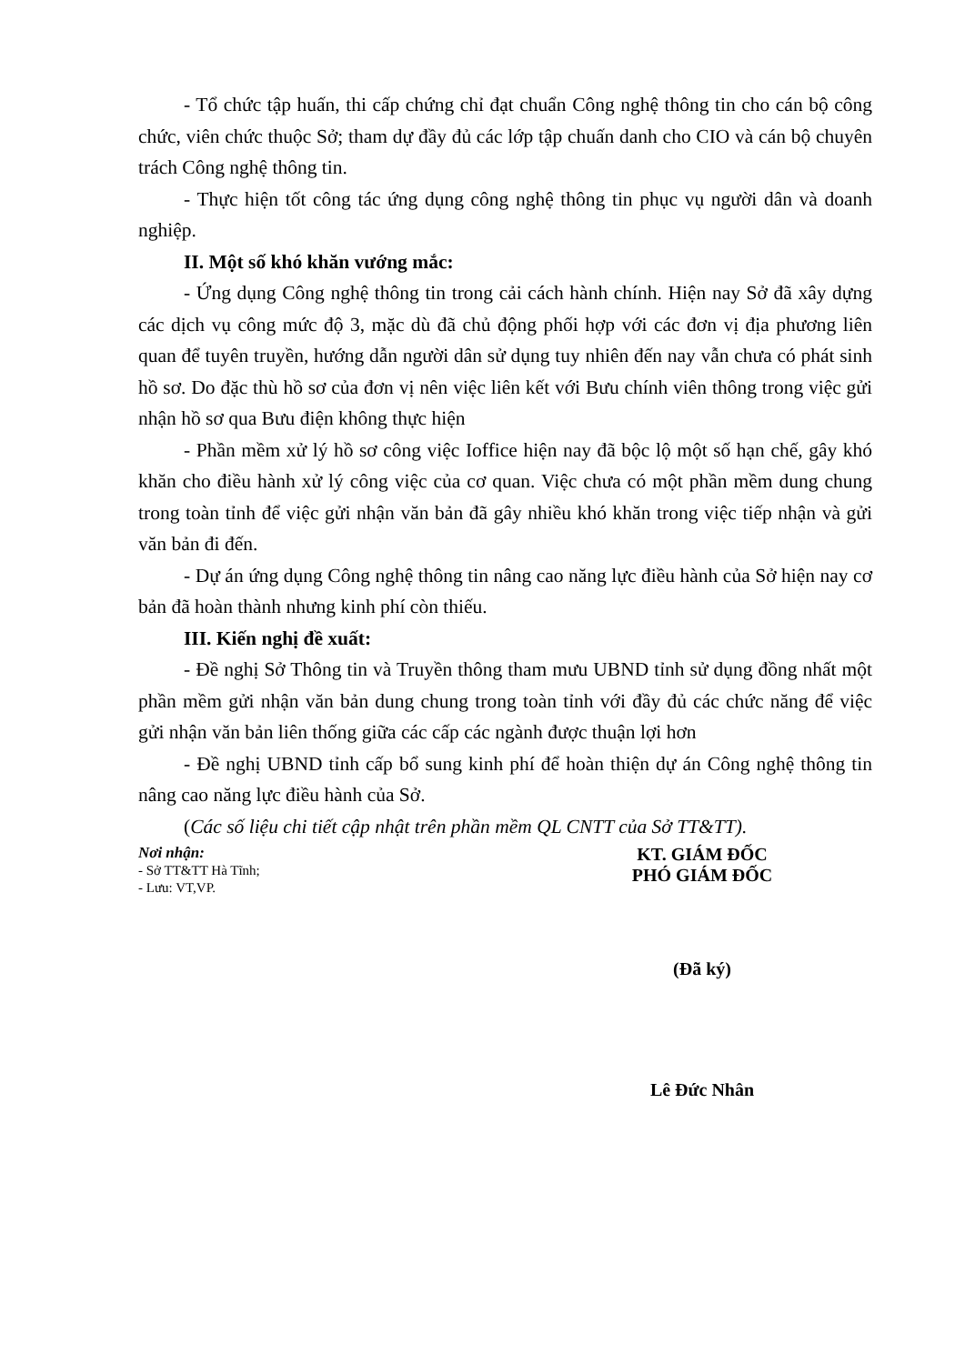- Tổ chức tập huấn, thi cấp chứng chỉ đạt chuẩn Công nghệ thông tin cho cán bộ công chức, viên chức thuộc Sở; tham dự đầy đủ các lớp tập chuấn danh cho CIO và cán bộ chuyên trách Công nghệ thông tin.
- Thực hiện tốt công tác ứng dụng công nghệ thông tin phục vụ người dân và doanh nghiệp.
II. Một số khó khăn vướng mắc:
- Ứng dụng Công nghệ thông tin trong cải cách hành chính. Hiện nay Sở đã xây dựng các dịch vụ công mức độ 3, mặc dù đã chủ động phối hợp với các đơn vị địa phương liên quan để tuyên truyền, hướng dẫn người dân sử dụng tuy nhiên đến nay vẫn chưa có phát sinh hồ sơ. Do đặc thù hồ sơ của đơn vị nên việc liên kết với Bưu chính viên thông trong việc gửi nhận hồ sơ qua Bưu điện không thực hiện
- Phần mềm xử lý hồ sơ công việc Ioffice hiện nay đã bộc lộ một số hạn chế, gây khó khăn cho điều hành xử lý công việc của cơ quan. Việc chưa có một phần mềm dung chung trong toàn tỉnh để việc gửi nhận văn bản đã gây nhiều khó khăn trong việc tiếp nhận và gửi văn bản đi đến.
- Dự án ứng dụng Công nghệ thông tin nâng cao năng lực điều hành của Sở hiện nay cơ bản đã hoàn thành nhưng kinh phí còn thiếu.
III. Kiến nghị đề xuất:
- Đề nghị Sở Thông tin và Truyền thông tham mưu UBND tỉnh sử dụng đồng nhất một phần mềm gửi nhận văn bản dung chung trong toàn tỉnh với đầy đủ các chức năng để việc gửi nhận văn bản liên thống giữa các cấp các ngành được thuận lợi hơn
- Đề nghị UBND tỉnh cấp bổ sung kinh phí để hoàn thiện dự án Công nghệ thông tin nâng cao năng lực điều hành của Sở.
(Các số liệu chi tiết cập nhật trên phần mềm QL CNTT của Sở TT&TT).
Nơi nhận:
- Sở TT&TT Hà Tĩnh;
- Lưu: VT,VP.
KT. GIÁM ĐỐC
PHÓ GIÁM ĐỐC
(Đã ký)
Lê Đức Nhân